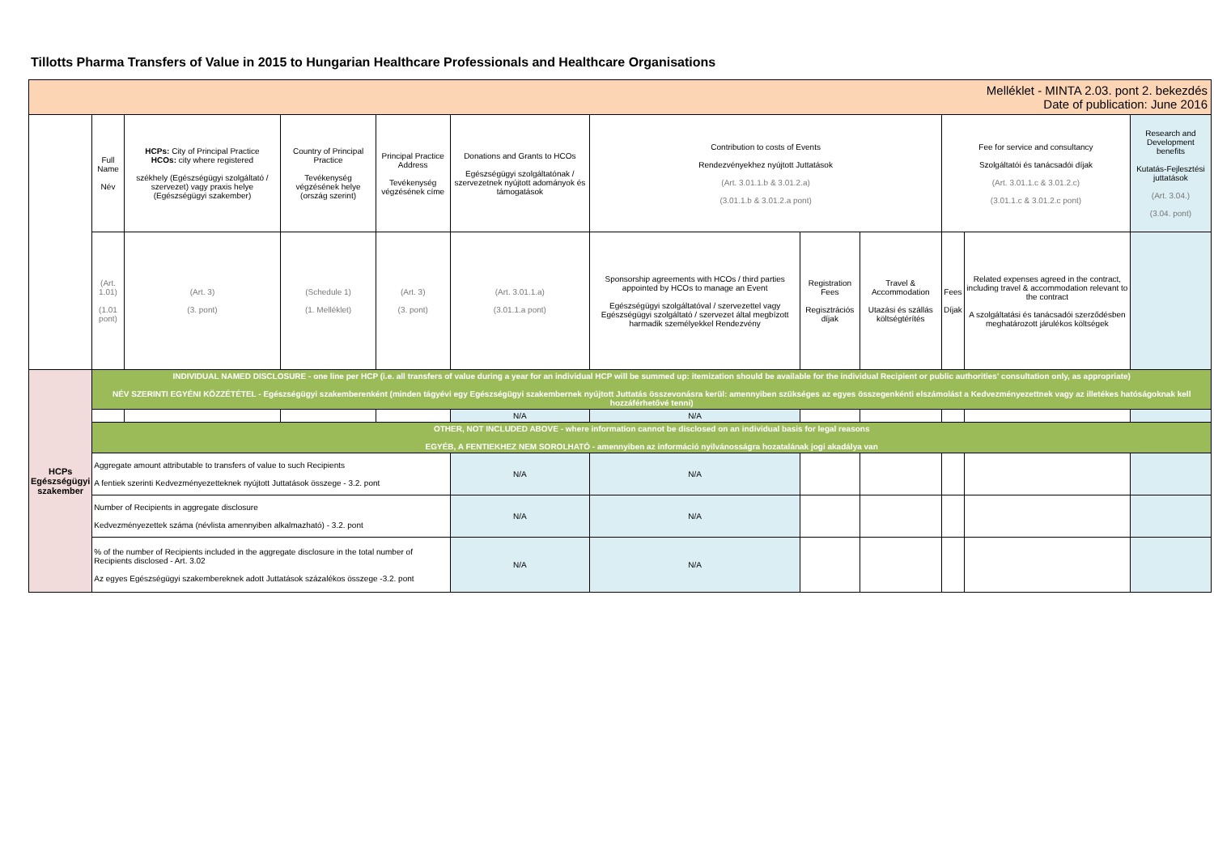Tillotts Pharma Transfers of Value in 2015 to Hungarian Healthcare Professionals and Healthcare Organisations
| Melléklet - MINTA 2.03. pont 2. bekezdés Date of publication: June 2016 | | | | | | | | | | | | |
| | Full Name Név | HCPs: City of Principal Practice HCOs: city where registered székhely (Egészségügyi szolgáltató / szervezet) vagy praxis helye (Egészségügyi szakember) | Country of Principal Practice Tevékenység végzésének helye (ország szerint) | Principal Practice Address Tevékenység végzésének címe | Donations and Grants to HCOs Egészségügyi szolgáltatónak / szervezetnek nyújtott adományok és támogatások | Contribution to costs of Events Rendezvényekhez nyújtott Juttatások (Art. 3.01.1.b & 3.01.2.a) (3.01.1.b & 3.01.2.a pont) | | | Fee for service and consultancy Szolgáltatói és tanácsadói díjak (Art. 3.01.1.c & 3.01.2.c) (3.01.1.c & 3.01.2.c pont) | | Research and Development benefits Kutatás-Fejlesztési juttatások (Art. 3.04.) (3.04. pont) | |
| | (Art. 1.01) (1.01 pont) | (Art. 3) (3. pont) | (Schedule 1) (1. Melléklet) | (Art. 3) (3. pont) | (Art. 3.01.1.a) (3.01.1.a pont) | Sponsorship agreements with HCOs / third parties appointed by HCOs to manage an Event Egészségügyi szolgáltatóval / szervezettel vagy Egészségügyi szolgáltató / szervezet által megbízott harmadik személyekkel Rendezvény | Registration Fees Regisztrációs díjak | Travel & Accommodation Utazási és szállás költségtérítés | Fees Díjak | Related expenses agreed in the contract, including travel & accommodation relevant to the contract A szolgáltatási és tanácsadói szerződésben meghatározott járulékos költségek | | |
| HCPs Egészségügyi szakember | INDIVIDUAL NAMED DISCLOSURE - one line per HCP (i.e. all transfers of value during a year for an individual HCP will be summed up: itemization should be available for the individual Recipient or public authorities' consultation only, as appropriate) NÉV SZERINTI EGYÉNI KÖZZÉTÉTEL - Egészségügyi szakemberenként (minden tágyévi egy Egészségügyi szakembernek nyújtott Juttatás összevonásra kerül: amennyiben szükséges az egyes összegenkénti elszámolást a Kedvezményezettnek vagy az illetékes hatóságoknak kell hozzáférhetővé tenni) | | | | | | | | | | | |
| | | | | | N/A | N/A | | | | | | |
| | OTHER, NOT INCLUDED ABOVE - where information cannot be disclosed on an individual basis for legal reasons EGYÉB, A FENTIEKHEZ NEM SOROLHATÓ - amennyiben az információ nyilvánosságra hozatalának jogi akadálya van | | | | | | | | | | | |
| | Aggregate amount attributable to transfers of value to such Recipients A fentiek szerinti Kedvezményezetteknek nyújtott Juttatások összege - 3.2. pont | | | | N/A | N/A | | | | | | |
| | Number of Recipients in aggregate disclosure Kedvezményezettek száma (névlista amennyiben alkalmazható) - 3.2. pont | | | | N/A | N/A | | | | | | |
| | % of the number of Recipients included in the aggregate disclosure in the total number of Recipients disclosed - Art. 3.02 Az egyes Egészségügyi szakembereknek adott Juttatások százalékos összege -3.2. pont | | | | N/A | N/A | | | | | | |